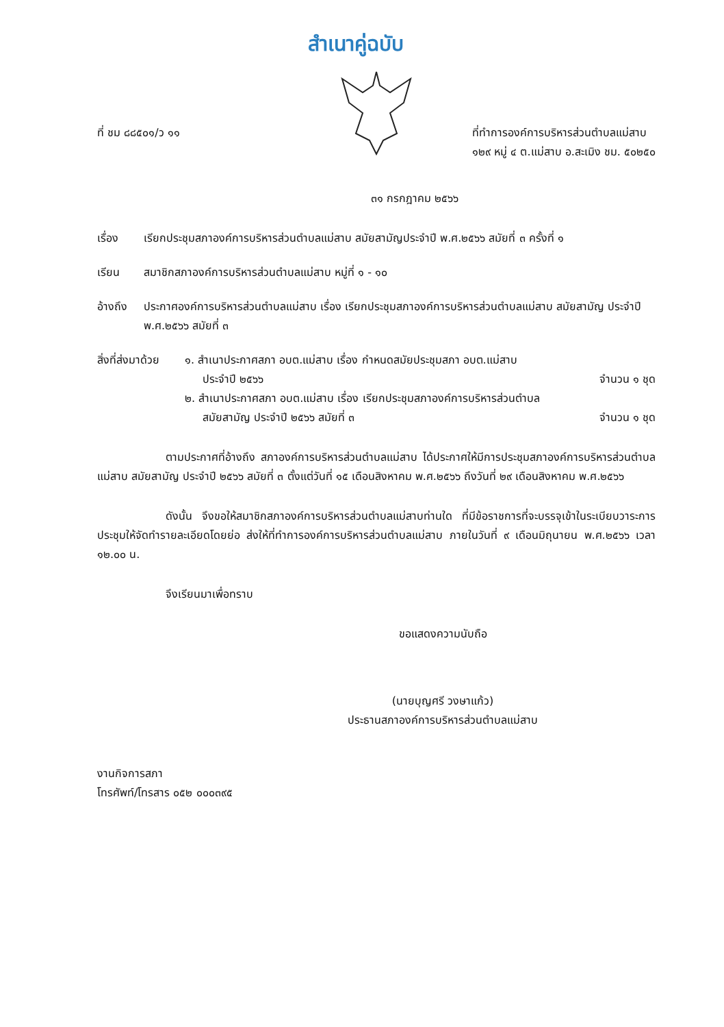สำเนาคู่ฉบับ
ที่ ชม ๘๘๕๐๑/ว ๑๑ ที่ทำการองค์การบริหารส่วนตำบลแม่สาบ
๑๒๙ หมู่ ๔ ต.แม่สาบ อ.สะเมิง ชม. ๕๐๒๕๐
๓๑ กรกฎาคม ๒๕๖๖
เรื่อง เรียกประชุมสภาองค์การบริหารส่วนตำบลแม่สาบ สมัยสามัญประจำปี พ.ศ.๒๕๖๖ สมัยที่ ๓ ครั้งที่ ๑
เรียน สมาชิกสภาองค์การบริหารส่วนตำบลแม่สาบ หมู่ที่ ๑ - ๑๐
อ้างถึง ประกาศองค์การบริหารส่วนตำบลแม่สาบ เรื่อง เรียกประชุมสภาองค์การบริหารส่วนตำบลแม่สาบ สมัยสามัญ ประจำปี พ.ศ.๒๕๖๖ สมัยที่ ๓
สิ่งที่ส่งมาด้วย
๑. สำเนาประกาศสภา อบต.แม่สาบ เรื่อง กำหนดสมัยประชุมสภา อบต.แม่สาบ
ประจำปี ๒๕๖๖ จำนวน ๑ ชุด
๒. สำเนาประกาศสภา อบต.แม่สาบ เรื่อง เรียกประชุมสภาองค์การบริหารส่วนตำบล
สมัยสามัญ ประจำปี ๒๕๖๖ สมัยที่ ๓ จำนวน ๑ ชุด
ตามประกาศที่อ้างถึง สภาองค์การบริหารส่วนตำบลแม่สาบ ได้ประกาศให้มีการประชุมสภาองค์การบริหารส่วนตำบลแม่สาบ สมัยสามัญ ประจำปี ๒๕๖๖ สมัยที่ ๓ ตั้งแต่วันที่ ๑๕ เดือนสิงหาคม พ.ศ.๒๕๖๖ ถึงวันที่ ๒๙ เดือนสิงหาคม พ.ศ.๒๕๖๖
ดังนั้น จึงขอให้สมาชิกสภาองค์การบริหารส่วนตำบลแม่สาบท่านใด ที่มีข้อราชการที่จะบรรจุเข้าในระเบียบวาระการประชุมให้จัดทำรายละเอียดโดยย่อ ส่งให้ที่ทำการองค์การบริหารส่วนตำบลแม่สาบ ภายในวันที่ ๙ เดือนมิถุนายน พ.ศ.๒๕๖๖ เวลา ๑๒.๐๐ น.
จึงเรียนมาเพื่อทราบ
ขอแสดงความนับถือ
(นายบุญศรี วงษาแก้ว)
ประธานสภาองค์การบริหารส่วนตำบลแม่สาบ
งานกิจการสภา
โทรศัพท์/โทรสาร ๐๕๒ ๐๐๐๓๙๕